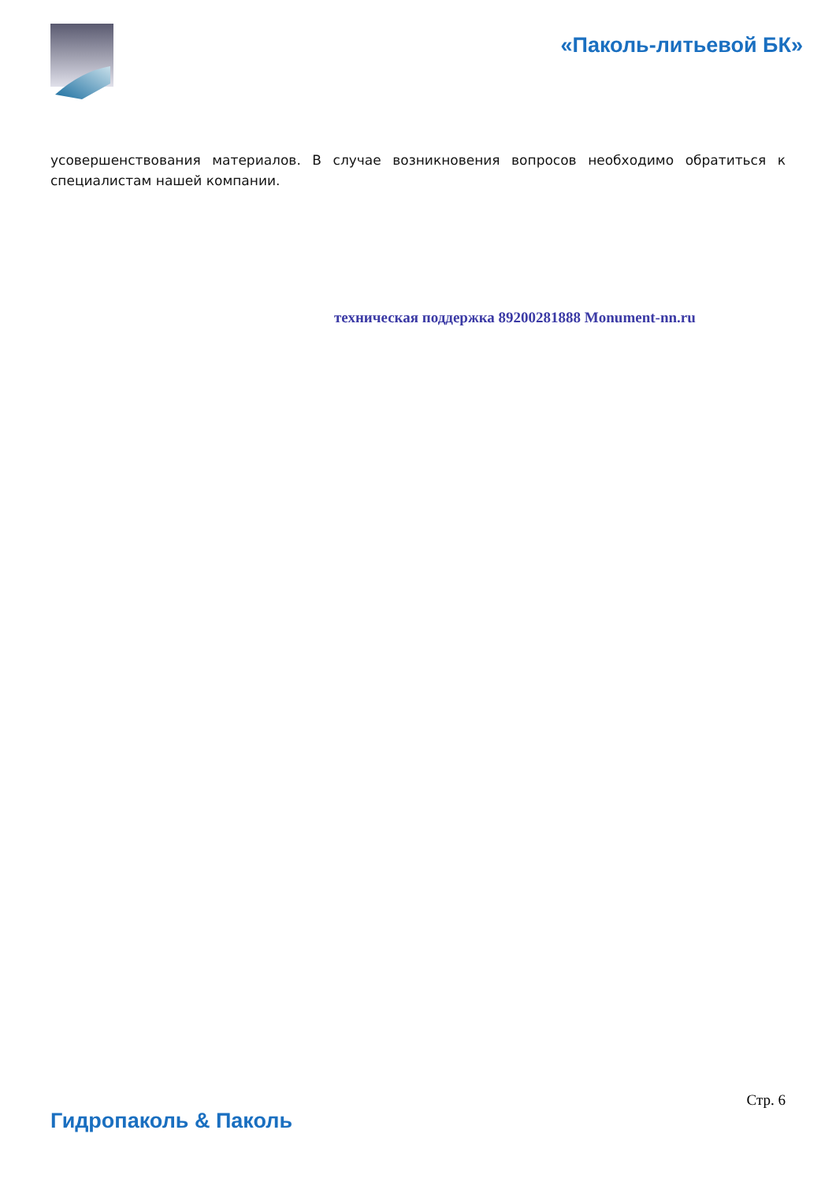«Паколь-литьевой БК»
усовершенствования материалов. В случае возникновения вопросов необходимо обратиться к специалистам нашей компании.
техническая поддержка 89200281888 Monument-nn.ru
Стр. 6
Гидропаколь & Паколь